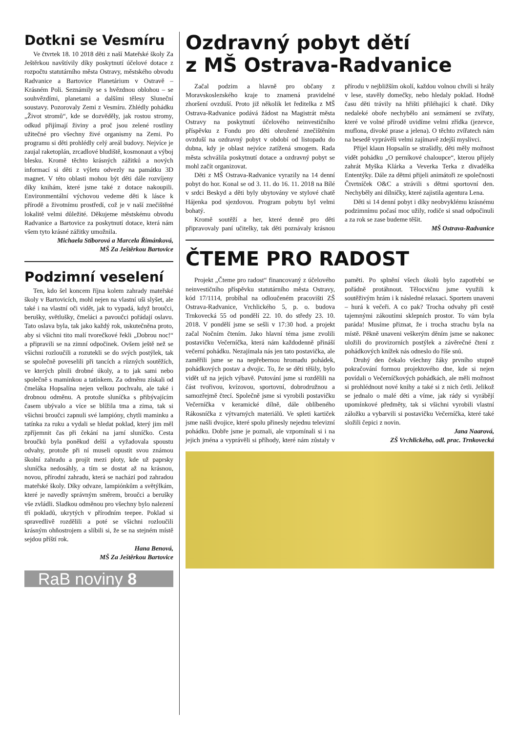Dotkni se Vesmíru
Ve čtvrtek 18. 10 2018 děti z naší Mateřské školy Za Ještěrkou navštívily díky poskytnutí účelové dotace z rozpočtu statutárního města Ostravy, městského obvodu Radvanice a Bartovice Planetárium v Ostravě – Krásném Poli. Seznámily se s hvězdnou oblohou – se souhvězdími, planetami a dalšími tělesy Sluneční soustavy. Pozorovaly Zemi z Vesmíru. Zhlédly pohádku „Život stromů“, kde se dozvěděly, jak rostou stromy, odkud přijímají živiny a proč jsou zelené rostliny užitečné pro všechny živé organismy na Zemi. Po programu si děti prohlédly celý areál budovy. Nejvíce je zaujal raketoplán, zrcadlové bludiště, kosmonaut a výboj blesku. Kromě těchto krásných zážitků a nových informací si děti z výletu odvezly na památku 3D magnet. V této oblasti mohou být děti dále rozvíjeny díky knihám, které jsme také z dotace nakoupili. Environmentální výchovou vedeme děti k lásce k přírodě a životnímu prostředí, což je v naší znečištěné lokalitě velmi důležité. Děkujeme městskému obvodu Radvanice a Bartovice za poskytnutí dotace, která nám všem tyto krásné zážitky umožnila.
Michaela Stiborová a Marcela Řimánková,
MŠ Za Ještěrkou Bartovice
Podzimní veselení
Ten, kdo šel koncem října kolem zahrady mateřské školy v Bartovicích, mohl nejen na vlastní uši slyšet, ale také i na vlastní oči vidět, jak to vypadá, když broučci, berušky, světlušky, čmeláci a pavoučci pořádají oslavu. Tato oslava byla, tak jako každý rok, uskutečněna proto, aby si všichni tito malí tvorečkové řekli „Dobrou noc!“ a připravili se na zimní odpočinek. Ovšem ještě než se všichni rozloučili a rozutekli se do svých postýlek, tak se společně poveselili při tancích a různých soutěžích, ve kterých plnili drobné úkoly, a to jak sami nebo společně s maminkou a tatínkem. Za odměnu získali od čmeláka Hopsalína nejen velkou pochvalu, ale také i drobnou odměnu. A protože sluníčka s přibývajícím časem ubývalo a více se blížila tma a zima, tak si všichni broučci zapnuli své lampióny, chytli maminku a tatínka za ruku a vydali se hledat poklad, který jim měl zpříjemnit čas při čekání na jarní sluníčko. Cesta broučků byla poněkud delší a vyžadovala spoustu odvahy, protože při ní museli opustit svou známou školní zahradu a projít mezi ploty, kde už paprsky sluníčka nedosáhly, a tím se dostat až na krásnou, novou, přírodní zahradu, která se nachází pod zahradou mateřské školy. Díky odvaze, lampiónkům a světýlkám, které je navedly správným směrem, broučci a berušky vše zvládli. Sladkou odměnou pro všechny bylo nalezení tří pokladů, ukrytých v přírodním teepee. Poklad si spravedlivě rozdělili a poté se všichni rozloučili krásným ohňostrojem a slíbili si, že se na stejném místě sejdou příští rok.
Hana Benová,
MŠ Za Ještěrkou Bartovice
RaB noviny 8
Ozdravný pobyt dětí
z MŠ Ostrava-Radvanice
Začal podzim a hlavně pro občany z Moravskoslezského kraje to znamená pravidelné zhoršení ovzduší. Proto již několik let ředitelka z MŠ Ostrava-Radvanice podává žádost na Magistrát města Ostravy na poskytnutí účelového neinvestičního příspěvku z Fondu pro děti ohrožené znečištěním ovzduší na ozdravný pobyt v období od listopadu do dubna, kdy je oblast nejvíce zatížená smogem. Rada města schválila poskytnutí dotace a ozdravný pobyt se mohl začít organizovat.
Děti z MŠ Ostrava-Radvanice vyrazily na 14 denní pobyt do hor. Konal se od 3. 11. do 16. 11. 2018 na Bílé v srdci Beskyd a děti byly ubytovány ve stylové chatě Hájenka pod sjezdovou. Program pobytu byl velmi bohatý.
Kromě soutěží a her, které denně pro děti připravovaly paní učitelky, tak děti poznávaly krásnou přírodu v nejbližším okolí, každou volnou chvíli si hrály v lese, stavěly domečky, nebo hledaly poklad. Hodně času děti trávily na hřišti přiléhající k chatě. Díky nedaleké oboře nechybělo ani seznámení se zvířaty, které ve volné přírodě uvidíme velmi zřídka (jezevce, muflona, divoké prase a jelena). O těchto zvířatech nám na besedě vyprávěli velmi zajímavě zdejší myslivci.
Přijel klaun Hopsalín se strašidly, děti měly možnost vidět pohádku „O perníkové chaloupce“, kterou přijely zahrát Myška Klárka a Veverka Terka z divadélka Ententýky. Dále za dětmi přijeli animátoři ze společnosti Čtvrtníček O&C a strávili s dětmi sportovní den. Nechyběly ani dílničky, které zajistila agentura Lena.
Děti si 14 denní pobyt i díky neobvyklému krásnému podzimnímu počasí moc užily, rodiče si snad odpočinuli a za rok se zase budeme těšit.
MŠ Ostrava-Radvanice
ČTEME PRO RADOST
Projekt „Čteme pro radost“ financovaný z účelového neinvestičního příspěvku statutárního města Ostravy, kód 17/1114, probíhal na odloučeném pracovišti ZŠ Ostrava-Radvanice, Vrchlického 5, p. o. budova Trnkovecká 55 od pondělí 22. 10. do středy 23. 10. 2018. V pondělí jsme se sešli v 17:30 hod. a projekt začal Nočním čtením. Jako hlavní téma jsme zvolili postavičku Večerníčka, která nám každodenně přináší večerní pohádku. Nezajímala nás jen tato postavička, ale zaměřili jsme se na nepřebernou hromadu pohádek, pohádkových postav a dvojic. To, že se děti těšily, bylo vidět už na jejich výbavě. Putování jsme si rozdělili na část tvořivou, kvízovou, sportovní, dobrodružnou a samozřejmě čtecí. Společně jsme si vyrobili postavičku Večerníčka v keramické dílně, dále oblíbeného Rákosníčka z výtvarných materiálů. Ve spleti kartiček jsme našli dvojice, které spolu přinesly nejednu televizní pohádku. Dobře jsme je poznali, ale vzpomínali si i na jejich jména a vyprávěli si příhody, které nám zůstaly v paměti. Po splnění všech úkolů bylo zapotřebí se pořádně protáhnout. Tělocvičnu jsme využili k soutěživým hrám i k následné relaxaci. Sportem unaveni – hurá k večeři. A co pak? Trocha odvahy při cestě tajemnými zákoutími sklepních prostor. To vám byla paráda! Musíme přiznat, že i trocha strachu byla na místě. Pěkně unaveni veškerým děním jsme se nakonec uložili do provizorních postýlek a závěrečné čtení z pohádkových knížek nás odneslo do říše snů.
Druhý den čekalo všechny žáky prvního stupně pokračování formou projektového dne, kde si nejen povídali o Večerníčkových pohádkách, ale měli možnost si prohlédnout nové knihy a také si z nich četli. Jelikož se jednalo o malé děti a víme, jak rády si vyrábějí upomínkové předměty, tak si všichni vyrobili vlastní záložku a vybarvili si postavičku Večerníčka, které také složili čepici z novin.
Jana Naarová,
ZŠ Vrchlického, odl. prac. Trnkovecká